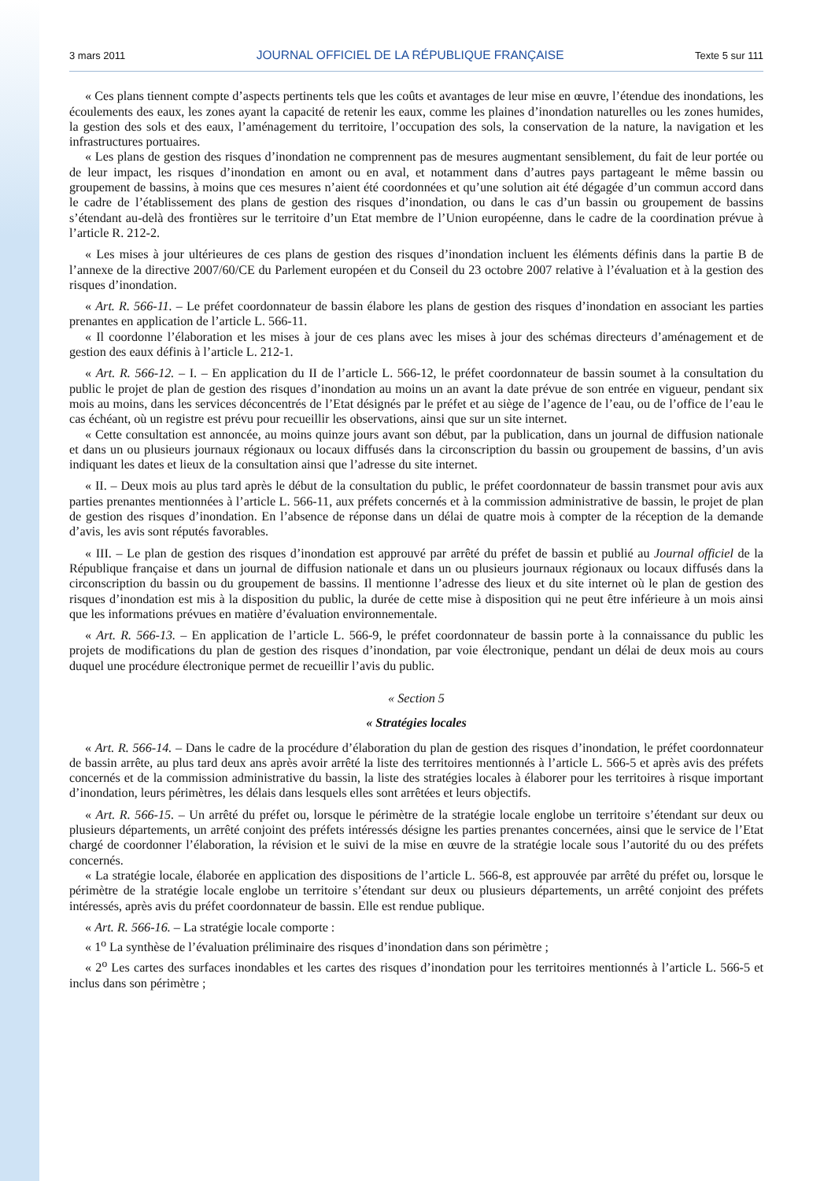3 mars 2011 JOURNAL OFFICIEL DE LA RÉPUBLIQUE FRANÇAISE Texte 5 sur 111
« Ces plans tiennent compte d’aspects pertinents tels que les coûts et avantages de leur mise en œuvre, l’étendue des inondations, les écoulements des eaux, les zones ayant la capacité de retenir les eaux, comme les plaines d’inondation naturelles ou les zones humides, la gestion des sols et des eaux, l’aménagement du territoire, l’occupation des sols, la conservation de la nature, la navigation et les infrastructures portuaires.
« Les plans de gestion des risques d’inondation ne comprennent pas de mesures augmentant sensiblement, du fait de leur portée ou de leur impact, les risques d’inondation en amont ou en aval, et notamment dans d’autres pays partageant le même bassin ou groupement de bassins, à moins que ces mesures n’aient été coordonnées et qu’une solution ait été dégagée d’un commun accord dans le cadre de l’établissement des plans de gestion des risques d’inondation, ou dans le cas d’un bassin ou groupement de bassins s’étendant au-delà des frontières sur le territoire d’un Etat membre de l’Union européenne, dans le cadre de la coordination prévue à l’article R. 212-2.
« Les mises à jour ultérieures de ces plans de gestion des risques d’inondation incluent les éléments définis dans la partie B de l’annexe de la directive 2007/60/CE du Parlement européen et du Conseil du 23 octobre 2007 relative à l’évaluation et à la gestion des risques d’inondation.
« Art. R. 566-11. – Le préfet coordonnateur de bassin élabore les plans de gestion des risques d’inondation en associant les parties prenantes en application de l’article L. 566-11.
« Il coordonne l’élaboration et les mises à jour de ces plans avec les mises à jour des schémas directeurs d’aménagement et de gestion des eaux définis à l’article L. 212-1.
« Art. R. 566-12. – I. – En application du II de l’article L. 566-12, le préfet coordonnateur de bassin soumet à la consultation du public le projet de plan de gestion des risques d’inondation au moins un an avant la date prévue de son entrée en vigueur, pendant six mois au moins, dans les services déconcentrés de l’Etat désignés par le préfet et au siège de l’agence de l’eau, ou de l’office de l’eau le cas échéant, où un registre est prévu pour recueillir les observations, ainsi que sur un site internet.
« Cette consultation est annoncée, au moins quinze jours avant son début, par la publication, dans un journal de diffusion nationale et dans un ou plusieurs journaux régionaux ou locaux diffusés dans la circonscription du bassin ou groupement de bassins, d’un avis indiquant les dates et lieux de la consultation ainsi que l’adresse du site internet.
« II. – Deux mois au plus tard après le début de la consultation du public, le préfet coordonnateur de bassin transmet pour avis aux parties prenantes mentionnées à l’article L. 566-11, aux préfets concernés et à la commission administrative de bassin, le projet de plan de gestion des risques d’inondation. En l’absence de réponse dans un délai de quatre mois à compter de la réception de la demande d’avis, les avis sont réputés favorables.
« III. – Le plan de gestion des risques d’inondation est approuvé par arrêté du préfet de bassin et publié au Journal officiel de la République française et dans un journal de diffusion nationale et dans un ou plusieurs journaux régionaux ou locaux diffusés dans la circonscription du bassin ou du groupement de bassins. Il mentionne l’adresse des lieux et du site internet où le plan de gestion des risques d’inondation est mis à la disposition du public, la durée de cette mise à disposition qui ne peut être inférieure à un mois ainsi que les informations prévues en matière d’évaluation environnementale.
« Art. R. 566-13. – En application de l’article L. 566-9, le préfet coordonnateur de bassin porte à la connaissance du public les projets de modifications du plan de gestion des risques d’inondation, par voie électronique, pendant un délai de deux mois au cours duquel une procédure électronique permet de recueillir l’avis du public.
« Section 5
« Stratégies locales
« Art. R. 566-14. – Dans le cadre de la procédure d’élaboration du plan de gestion des risques d’inondation, le préfet coordonnateur de bassin arrête, au plus tard deux ans après avoir arrêté la liste des territoires mentionnés à l’article L. 566-5 et après avis des préfets concernés et de la commission administrative du bassin, la liste des stratégies locales à élaborer pour les territoires à risque important d’inondation, leurs périmètres, les délais dans lesquels elles sont arrêtées et leurs objectifs.
« Art. R. 566-15. – Un arrêté du préfet ou, lorsque le périmètre de la stratégie locale englobe un territoire s’étendant sur deux ou plusieurs départements, un arrêté conjoint des préfets intéressés désigne les parties prenantes concernées, ainsi que le service de l’Etat chargé de coordonner l’élaboration, la révision et le suivi de la mise en œuvre de la stratégie locale sous l’autorité du ou des préfets concernés.
« La stratégie locale, élaborée en application des dispositions de l’article L. 566-8, est approuvée par arrêté du préfet ou, lorsque le périmètre de la stratégie locale englobe un territoire s’étendant sur deux ou plusieurs départements, un arrêté conjoint des préfets intéressés, après avis du préfet coordonnateur de bassin. Elle est rendue publique.
« Art. R. 566-16. – La stratégie locale comporte :
« 1<sup>o</sup> La synthèse de l’évaluation préliminaire des risques d’inondation dans son périmètre ;
« 2<sup>o</sup> Les cartes des surfaces inondables et les cartes des risques d’inondation pour les territoires mentionnés à l’article L. 566-5 et inclus dans son périmètre ;